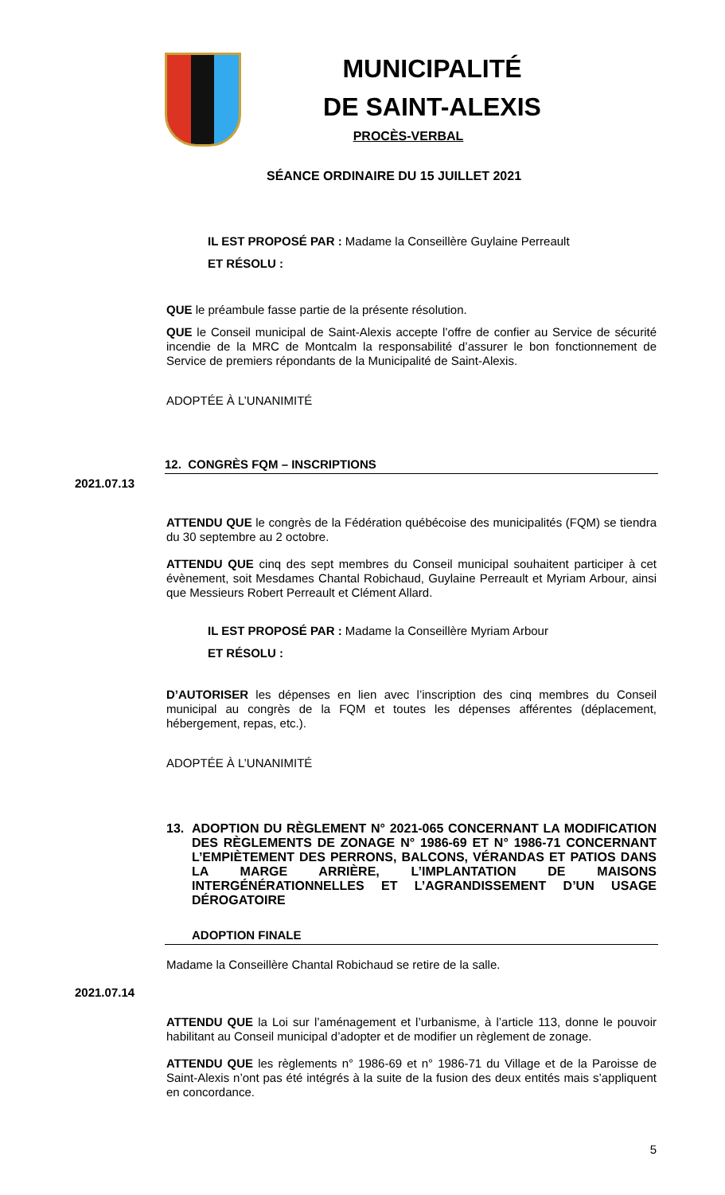MUNICIPALITÉ
DE SAINT-ALEXIS
PROCÈS-VERBAL
SÉANCE ORDINAIRE DU 15 JUILLET 2021
IL EST PROPOSÉ PAR : Madame la Conseillère Guylaine Perreault
ET RÉSOLU :
QUE le préambule fasse partie de la présente résolution.
QUE le Conseil municipal de Saint-Alexis accepte l’offre de confier au Service de sécurité incendie de la MRC de Montcalm la responsabilité d’assurer le bon fonctionnement de Service de premiers répondants de la Municipalité de Saint-Alexis.
ADOPTÉE À L’UNANIMITÉ
12. CONGRÈS FQM – INSCRIPTIONS
2021.07.13
ATTENDU QUE le congrès de la Fédération québécoise des municipalités (FQM) se tiendra du 30 septembre au 2 octobre.
ATTENDU QUE cinq des sept membres du Conseil municipal souhaitent participer à cet évènement, soit Mesdames Chantal Robichaud, Guylaine Perreault et Myriam Arbour, ainsi que Messieurs Robert Perreault et Clément Allard.
IL EST PROPOSÉ PAR : Madame la Conseillère Myriam Arbour
ET RÉSOLU :
D’AUTORISER les dépenses en lien avec l’inscription des cinq membres du Conseil municipal au congrès de la FQM et toutes les dépenses afférentes (déplacement, hébergement, repas, etc.).
ADOPTÉE À L’UNANIMITÉ
13. ADOPTION DU RÈGLEMENT N° 2021-065 CONCERNANT LA MODIFICATION DES RÈGLEMENTS DE ZONAGE N° 1986-69 ET N° 1986-71 CONCERNANT L’EMPIÈTEMENT DES PERRONS, BALCONS, VÉRANDAS ET PATIOS DANS LA MARGE ARRIÈRE, L’IMPLANTATION DE MAISONS INTERGÉNÉRATIONNELLES ET L’AGRANDISSEMENT D’UN USAGE DÉROGATOIRE
ADOPTION FINALE
Madame la Conseillère Chantal Robichaud se retire de la salle.
2021.07.14
ATTENDU QUE la Loi sur l’aménagement et l’urbanisme, à l’article 113, donne le pouvoir habilitant au Conseil municipal d’adopter et de modifier un règlement de zonage.
ATTENDU QUE les règlements n° 1986-69 et n° 1986-71 du Village et de la Paroisse de Saint-Alexis n’ont pas été intégrés à la suite de la fusion des deux entités mais s’appliquent en concordance.
5